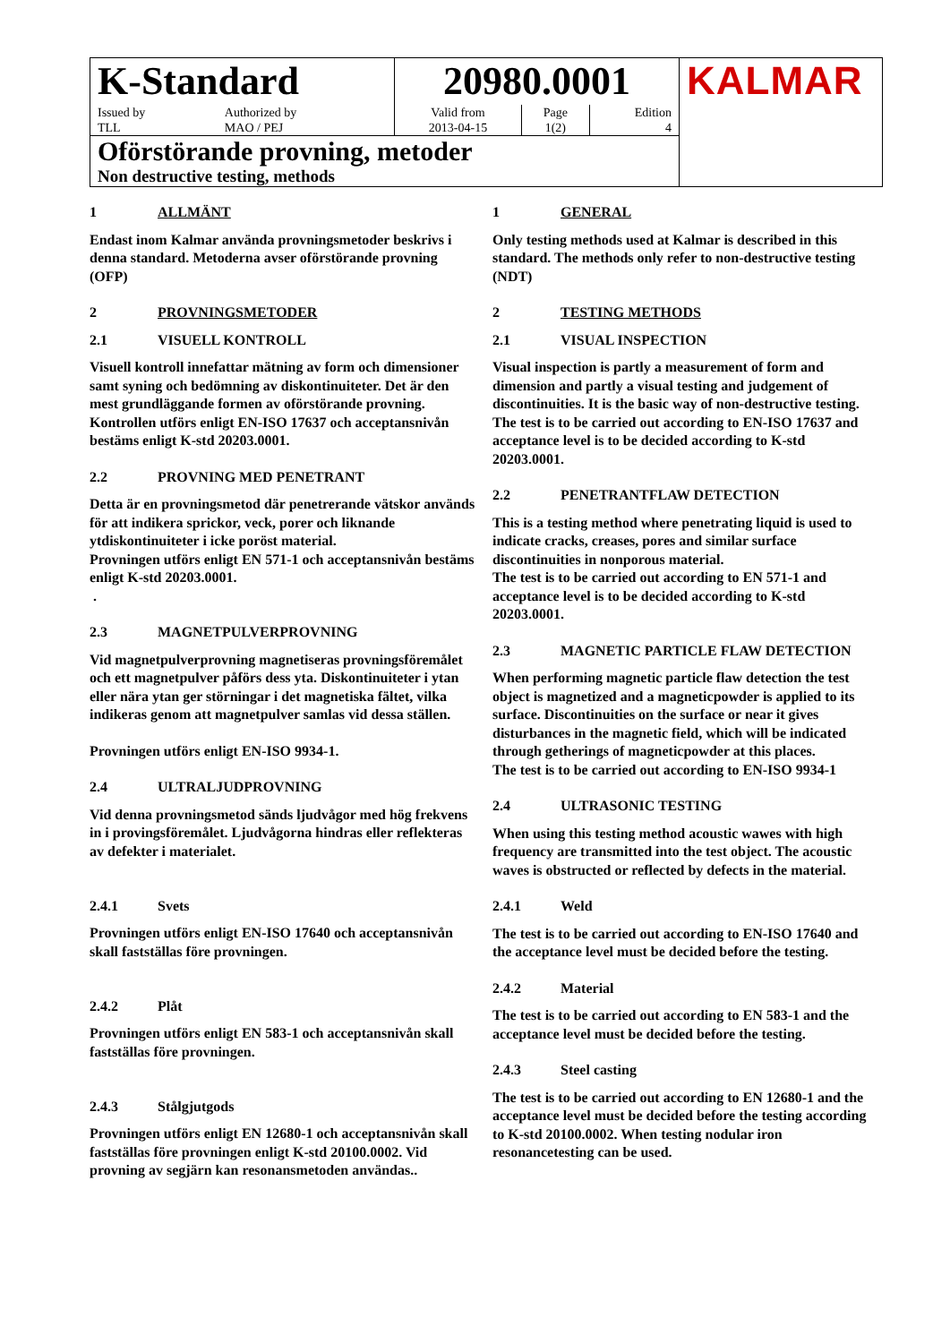| K-Standard | | 20980.0001 | | | KALMAR |
| Issued by TLL | Authorized by MAO / PEJ | Valid from 2013-04-15 | Page 1(2) | Edition 4 | |
| Oförstörande provning, metoder Non destructive testing, methods | | | | | |
1 ALLMÄNT
Endast inom Kalmar använda provningsmetoder beskrivs i denna standard. Metoderna avser oförstörande provning (OFP)
2 PROVNINGSMETODER
2.1 VISUELL KONTROLL
Visuell kontroll innefattar mätning av form och dimensioner samt syning och bedömning av diskontinuiteter. Det är den mest grundläggande formen av oförstörande provning.
Kontrollen utförs enligt EN-ISO 17637 och acceptansnivån bestäms enligt K-std 20203.0001.
2.2 PROVNING MED PENETRANT
Detta är en provningsmetod där penetrerande vätskor används för att indikera sprickor, veck, porer och liknande ytdiskontinuiteter i icke poröst material.
Provningen utförs enligt EN 571-1 och acceptansnivån bestäms enligt K-std 20203.0001.
.
2.3 MAGNETPULVERPROVNING
Vid magnetpulverprovning magnetiseras provningsföremålet och ett magnetpulver påförs dess yta. Diskontinuiteter i ytan eller nära ytan ger störningar i det magnetiska fältet, vilka indikeras genom att magnetpulver samlas vid dessa ställen.
Provningen utförs enligt EN-ISO 9934-1.
2.4 ULTRALJUDPROVNING
Vid denna provningsmetod sänds ljudvågor med hög frekvens in i provingsföremålet. Ljudvågorna hindras eller reflekteras av defekter i materialet.
2.4.1 Svets
Provningen utförs enligt EN-ISO 17640 och acceptansnivån skall fastställas före provningen.
2.4.2 Plåt
Provningen utförs enligt EN 583-1 och acceptansnivån skall fastställas före provningen.
2.4.3 Stålgjutgods
Provningen utförs enligt EN 12680-1 och acceptansnivån skall fastställas före provningen enligt K-std 20100.0002. Vid provning av segjärn kan resonansmetoden användas..
1 GENERAL
Only testing methods used at Kalmar is described in this standard. The methods only refer to non-destructive testing (NDT)
2 TESTING METHODS
2.1 VISUAL INSPECTION
Visual inspection is partly a measurement of form and dimension and partly a visual testing and judgement of discontinuities. It is the basic way of non-destructive testing.
The test is to be carried out according to EN-ISO 17637 and acceptance level is to be decided according to K-std 20203.0001.
2.2 PENETRANTFLAW DETECTION
This is a testing method where penetrating liquid is used to indicate cracks, creases, pores and similar surface discontinuities in nonporous material.
The test is to be carried out according to EN 571-1 and acceptance level is to be decided according to K-std 20203.0001.
2.3 MAGNETIC PARTICLE FLAW DETECTION
When performing magnetic particle flaw detection the test object is magnetized and a magneticpowder is applied to its surface. Discontinuities on the surface or near it gives disturbances in the magnetic field, which will be indicated through getherings of magneticpowder at this places.
The test is to be carried out according to EN-ISO 9934-1
2.4 ULTRASONIC TESTING
When using this testing method acoustic wawes with high frequency are transmitted into the test object. The acoustic waves is obstructed or reflected by defects in the material.
2.4.1 Weld
The test is to be carried out according to EN-ISO 17640 and the acceptance level must be decided before the testing.
2.4.2 Material
The test is to be carried out according to EN 583-1 and the acceptance level must be decided before the testing.
2.4.3 Steel casting
The test is to be carried out according to EN 12680-1 and the acceptance level must be decided before the testing according to K-std 20100.0002. When testing nodular iron resonancetesting can be used.